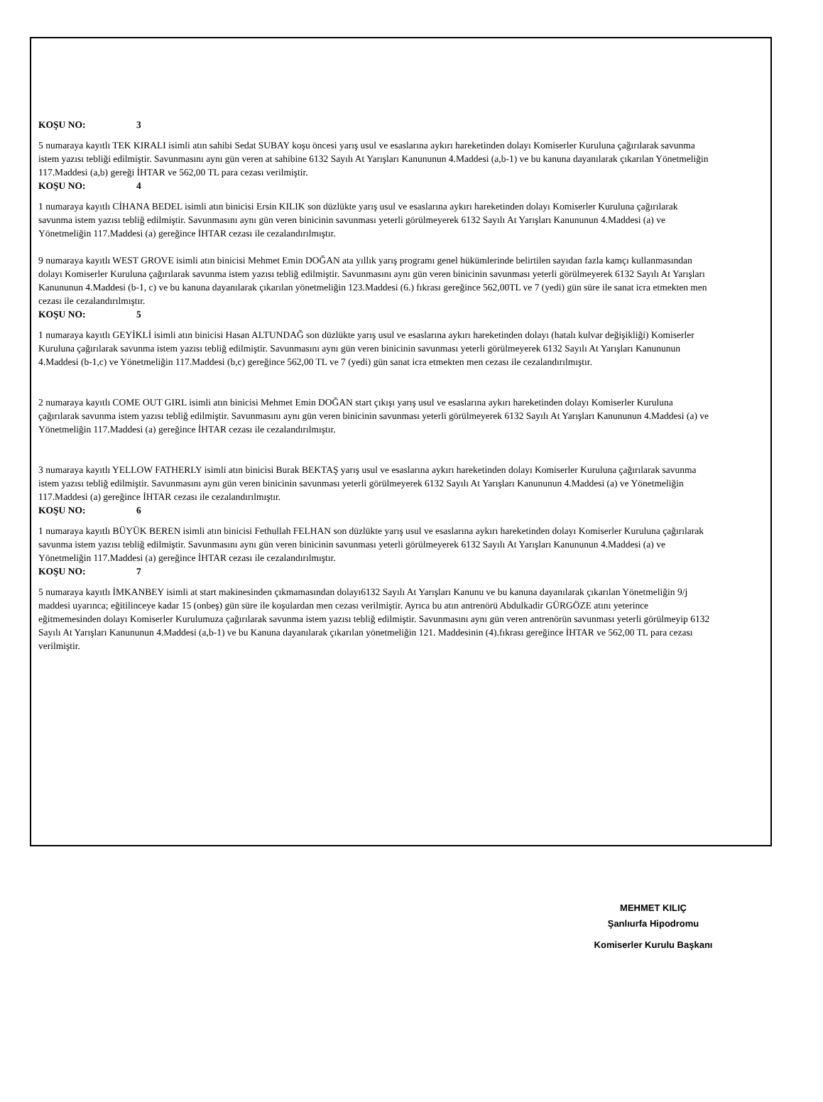KOŞU NO: 3
5 numaraya kayıtlı TEK KIRALI isimli atın sahibi Sedat SUBAY koşu öncesi yarış usul ve esaslarına aykırı hareketinden dolayı Komiserler Kuruluna çağırılarak savunma istem yazısı tebliği edilmiştir. Savunmasını aynı gün veren at sahibine 6132 Sayılı At Yarışları Kanununun 4.Maddesi (a,b-1) ve bu kanuna dayanılarak çıkarılan Yönetmeliğin 117.Maddesi (a,b) gereği İHTAR ve 562,00 TL para cezası verilmiştir.
KOŞU NO: 4
1 numaraya kayıtlı CİHANA BEDEL isimli atın binicisi Ersin KILIK son düzlükte yarış usul ve esaslarına aykırı hareketinden dolayı Komiserler Kuruluna çağırılarak savunma istem yazısı tebliğ edilmiştir. Savunmasını aynı gün veren binicinin savunması yeterli görülmeyerek 6132 Sayılı At Yarışları Kanununun 4.Maddesi (a) ve Yönetmeliğin 117.Maddesi (a) gereğince İHTAR cezası ile cezalandırılmıştır.
9 numaraya kayıtlı WEST GROVE isimli atın binicisi Mehmet Emin DOĞAN ata yıllık yarış programı genel hükümlerinde belirtilen sayıdan fazla kamçı kullanmasından dolayı Komiserler Kuruluna çağırılarak savunma istem yazısı tebliğ edilmiştir. Savunmasını aynı gün veren binicinin savunması yeterli görülmeyerek 6132 Sayılı At Yarışları Kanununun 4.Maddesi (b-1, c) ve bu kanuna dayanılarak çıkarılan yönetmeliğin 123.Maddesi (6.) fıkrası gereğince 562,00TL ve 7 (yedi) gün süre ile sanat icra etmekten men cezası ile cezalandırılmıştır.
KOŞU NO: 5
1 numaraya kayıtlı GEYİKLİ isimli atın binicisi Hasan ALTUNDAĞ son düzlükte yarış usul ve esaslarına aykırı hareketinden dolayı (hatalı kulvar değişikliği) Komiserler Kuruluna çağırılarak savunma istem yazısı tebliğ edilmiştir. Savunmasını aynı gün veren binicinin savunması yeterli görülmeyerek 6132 Sayılı At Yarışları Kanununun 4.Maddesi (b-1,c) ve Yönetmeliğin 117.Maddesi (b,c) gereğince 562,00 TL ve 7 (yedi) gün sanat icra etmekten men cezası ile cezalandırılmıştır.
2 numaraya kayıtlı COME OUT GIRL isimli atın binicisi Mehmet Emin DOĞAN start çıkışı yarış usul ve esaslarına aykırı hareketinden dolayı Komiserler Kuruluna çağırılarak savunma istem yazısı tebliğ edilmiştir. Savunmasını aynı gün veren binicinin savunması yeterli görülmeyerek 6132 Sayılı At Yarışları Kanununun 4.Maddesi (a) ve Yönetmeliğin 117.Maddesi (a) gereğince İHTAR cezası ile cezalandırılmıştır.
3 numaraya kayıtlı YELLOW FATHERLY isimli atın binicisi Burak BEKTAŞ yarış usul ve esaslarına aykırı hareketinden dolayı Komiserler Kuruluna çağırılarak savunma istem yazısı tebliğ edilmiştir. Savunmasını aynı gün veren binicinin savunması yeterli görülmeyerek 6132 Sayılı At Yarışları Kanununun 4.Maddesi (a) ve Yönetmeliğin 117.Maddesi (a) gereğince İHTAR cezası ile cezalandırılmıştır.
KOŞU NO: 6
1 numaraya kayıtlı BÜYÜK BEREN isimli atın binicisi Fethullah FELHAN son düzlükte yarış usul ve esaslarına aykırı hareketinden dolayı Komiserler Kuruluna çağırılarak savunma istem yazısı tebliğ edilmiştir. Savunmasını aynı gün veren binicinin savunması yeterli görülmeyerek 6132 Sayılı At Yarışları Kanununun 4.Maddesi (a) ve Yönetmeliğin 117.Maddesi (a) gereğince İHTAR cezası ile cezalandırılmıştır.
KOŞU NO: 7
5 numaraya kayıtlı İMKANBEY isimli at start makinesinden çıkmamasından dolayı6132 Sayılı At Yarışları Kanunu ve bu kanuna dayanılarak çıkarılan Yönetmeliğin 9/j maddesi uyarınca; eğitilinceye kadar 15 (onbeş) gün süre ile koşulardan men cezası verilmiştir. Ayrıca bu atın antrenörü Abdulkadir GÜRGÖZE atını yeterince eğitmemesinden dolayı Komiserler Kurulumuza çağırılarak savunma istem yazısı tebliğ edilmiştir. Savunmasını aynı gün veren antrenörün savunması yeterli görülmeyip 6132 Sayılı At Yarışları Kanununun 4.Maddesi (a,b-1) ve bu Kanuna dayanılarak çıkarılan yönetmeliğin 121. Maddesinin (4).fıkrası gereğince İHTAR ve 562,00 TL para cezası verilmiştir.
MEHMET KILIÇ
Şanlıurfa Hipodromu
Komiserler Kurulu Başkanı